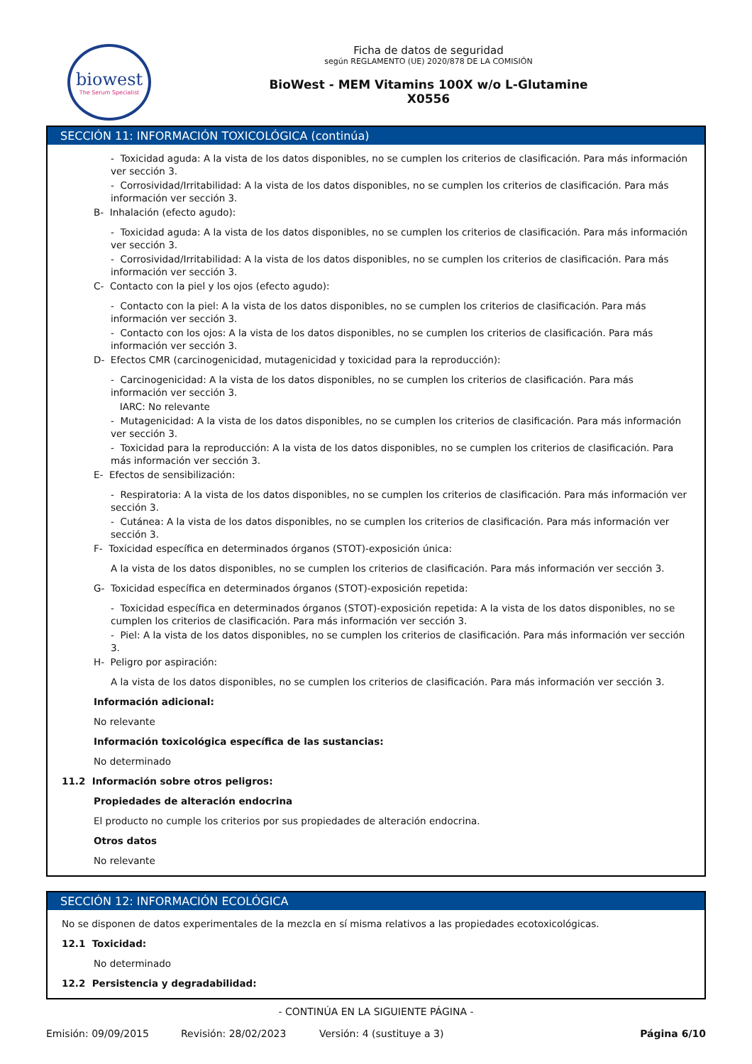biowest
The Serum Specialist
Ficha de datos de seguridad
según REGLAMENTO (UE) 2020/878 DE LA COMISIÓN
BioWest - MEM Vitamins 100X w/o L-Glutamine
X0556
SECCIÓN 11: INFORMACIÓN TOXICOLÓGICA (continúa)
- Toxicidad aguda: A la vista de los datos disponibles, no se cumplen los criterios de clasificación. Para más información ver sección 3.
- Corrosividad/Irritabilidad: A la vista de los datos disponibles, no se cumplen los criterios de clasificación. Para más información ver sección 3.
B- Inhalación (efecto agudo):
- Toxicidad aguda: A la vista de los datos disponibles, no se cumplen los criterios de clasificación. Para más información ver sección 3.
- Corrosividad/Irritabilidad: A la vista de los datos disponibles, no se cumplen los criterios de clasificación. Para más información ver sección 3.
C- Contacto con la piel y los ojos (efecto agudo):
- Contacto con la piel: A la vista de los datos disponibles, no se cumplen los criterios de clasificación. Para más información ver sección 3.
- Contacto con los ojos: A la vista de los datos disponibles, no se cumplen los criterios de clasificación. Para más información ver sección 3.
D- Efectos CMR (carcinogenicidad, mutagenicidad y toxicidad para la reproducción):
- Carcinogenicidad: A la vista de los datos disponibles, no se cumplen los criterios de clasificación. Para más información ver sección 3.
IARC: No relevante
- Mutagenicidad: A la vista de los datos disponibles, no se cumplen los criterios de clasificación. Para más información ver sección 3.
- Toxicidad para la reproducción: A la vista de los datos disponibles, no se cumplen los criterios de clasificación. Para más información ver sección 3.
E- Efectos de sensibilización:
- Respiratoria: A la vista de los datos disponibles, no se cumplen los criterios de clasificación. Para más información ver sección 3.
- Cutánea: A la vista de los datos disponibles, no se cumplen los criterios de clasificación. Para más información ver sección 3.
F- Toxicidad específica en determinados órganos (STOT)-exposición única:
A la vista de los datos disponibles, no se cumplen los criterios de clasificación. Para más información ver sección 3.
G- Toxicidad específica en determinados órganos (STOT)-exposición repetida:
- Toxicidad específica en determinados órganos (STOT)-exposición repetida: A la vista de los datos disponibles, no se cumplen los criterios de clasificación. Para más información ver sección 3.
- Piel: A la vista de los datos disponibles, no se cumplen los criterios de clasificación. Para más información ver sección 3.
H- Peligro por aspiración:
A la vista de los datos disponibles, no se cumplen los criterios de clasificación. Para más información ver sección 3.
Información adicional:
No relevante
Información toxicológica específica de las sustancias:
No determinado
11.2 Información sobre otros peligros:
Propiedades de alteración endocrina
El producto no cumple los criterios por sus propiedades de alteración endocrina.
Otros datos
No relevante
SECCIÓN 12: INFORMACIÓN ECOLÓGICA
No se disponen de datos experimentales de la mezcla en sí misma relativos a las propiedades ecotoxicológicas.
12.1 Toxicidad:
No determinado
12.2 Persistencia y degradabilidad:
- CONTINÚA EN LA SIGUIENTE PÁGINA -
Emisión: 09/09/2015 Revisión: 28/02/2023 Versión: 4 (sustituye a 3) Página 6/10